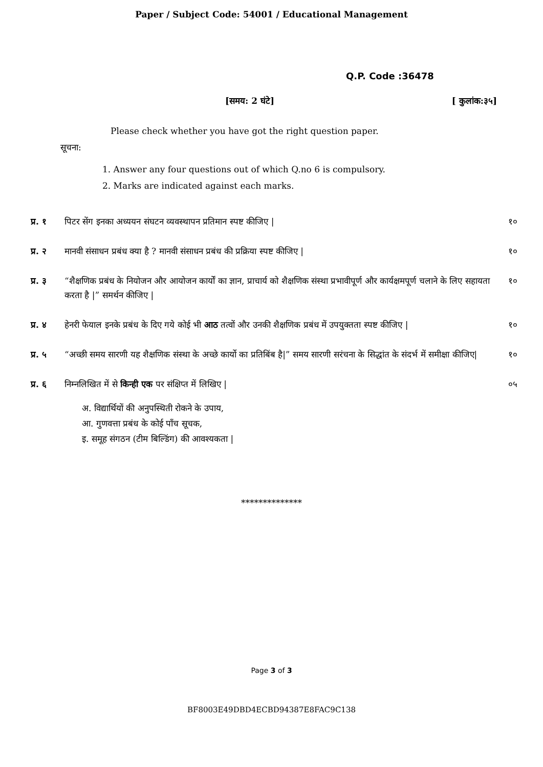Paper / Subject Code: 54001 / Educational Management
Q.P. Code :36478
[समय: 2 घंटे] [ कुलांक:३५]
Please check whether you have got the right question paper.
सूचना:
1. Answer any four questions out of which Q.no 6 is compulsory.
2. Marks are indicated against each marks.
प्र. १ पिटर सेंग इनका अध्ययन संघटन व्यवस्थापन प्रतिमान स्पष्ट कीजिए | १०
प्र. २ मानवी संसाधन प्रबंध क्या है ? मानवी संसाधन प्रबंध की प्रक्रिया स्पष्ट कीजिए | १०
प्र. ३ “शैक्षणिक प्रबंध के नियोजन और आयोजन कार्यों का ज्ञान, प्राचार्य को शैक्षणिक संस्था प्रभावीपूर्ण और कार्यक्षमपूर्ण चलाने के लिए सहायता करता है |” समर्थन कीजिए | १०
प्र. ४ हेनरी फेयाल इनके प्रबंध के दिए गये कोई भी आठ तत्वों और उनकी शैक्षणिक प्रबंध में उपयुक्तता स्पष्ट कीजिए | १०
प्र. ५ “अच्छी समय सारणी यह शैक्षणिक संस्था के अच्छे कार्यो का प्रतिबिंब है|” समय सारणी सरंचना के सिद्धांत के संदर्भ में समीक्षा कीजिए| १०
प्र. ६ निम्नलिखित में से किन्ही एक पर संक्षिप्त में लिखिए | ०५
अ. विद्यार्थियों की अनुपस्थिती रोकने के उपाय,
आ. गुणवत्ता प्रबंध के कोई पाँच सूचक,
इ. समूह संगठन (टीम बिल्डिंग) की आवश्यकता |
**************
Page 3 of 3
BF8003E49DBD4ECBD94387E8FAC9C138